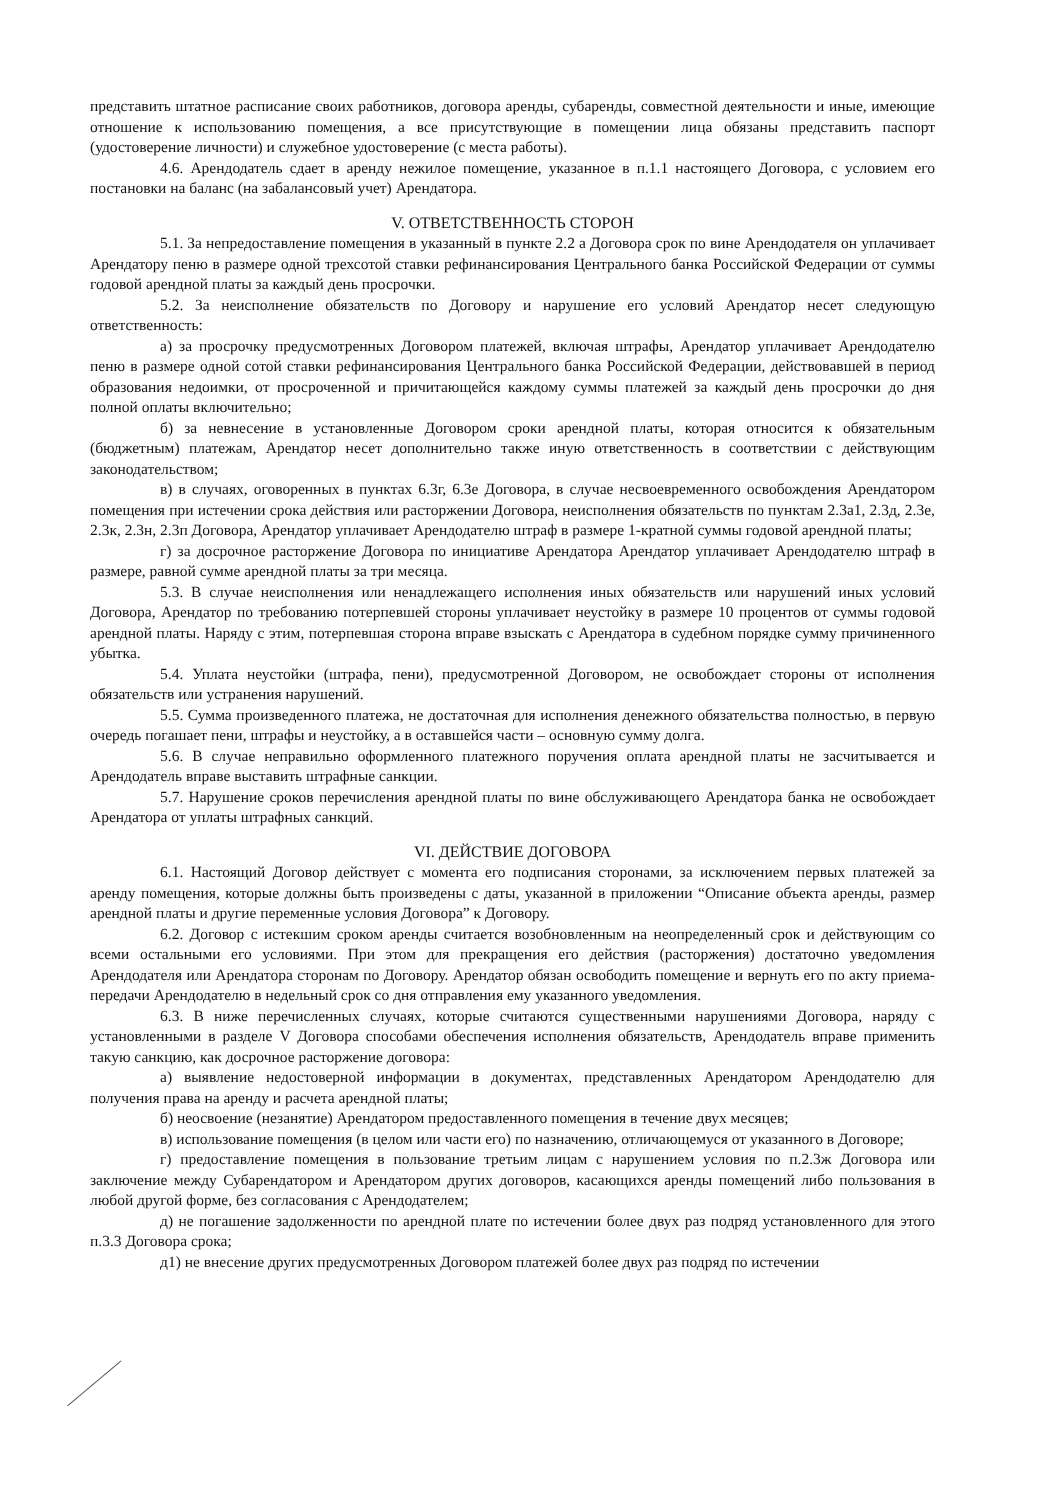представить штатное расписание своих работников, договора аренды, субаренды, совместной деятельности и иные, имеющие отношение к использованию помещения, а все присутствующие в помещении лица обязаны представить паспорт (удостоверение личности) и служебное удостоверение (с места работы).
4.6. Арендодатель сдает в аренду нежилое помещение, указанное в п.1.1 настоящего Договора, с условием его постановки на баланс (на забалансовый учет) Арендатора.
V. ОТВЕТСТВЕННОСТЬ СТОРОН
5.1. За непредоставление помещения в указанный в пункте 2.2 а Договора срок по вине Арендодателя он уплачивает Арендатору пеню в размере одной трехсотой ставки рефинансирования Центрального банка Российской Федерации от суммы годовой арендной платы за каждый день просрочки.
5.2. За неисполнение обязательств по Договору и нарушение его условий Арендатор несет следующую ответственность:
а) за просрочку предусмотренных Договором платежей, включая штрафы, Арендатор уплачивает Арендодателю пеню в размере одной сотой ставки рефинансирования Центрального банка Российской Федерации, действовавшей в период образования недоимки, от просроченной и причитающейся каждому суммы платежей за каждый день просрочки до дня полной оплаты включительно;
б) за невнесение в установленные Договором сроки арендной платы, которая относится к обязательным (бюджетным) платежам, Арендатор несет дополнительно также иную ответственность в соответствии с действующим законодательством;
в) в случаях, оговоренных в пунктах 6.3г, 6.3е Договора, в случае несвоевременного освобождения Арендатором помещения при истечении срока действия или расторжении Договора, неисполнения обязательств по пунктам 2.3а1, 2.3д, 2.3е, 2.3к, 2.3н, 2.3п Договора, Арендатор уплачивает Арендодателю штраф в размере 1-кратной суммы годовой арендной платы;
г) за досрочное расторжение Договора по инициативе Арендатора Арендатор уплачивает Арендодателю штраф в размере, равной сумме арендной платы за три месяца.
5.3. В случае неисполнения или ненадлежащего исполнения иных обязательств или нарушений иных условий Договора, Арендатор по требованию потерпевшей стороны уплачивает неустойку в размере 10 процентов от суммы годовой арендной платы. Наряду с этим, потерпевшая сторона вправе взыскать с Арендатора в судебном порядке сумму причиненного убытка.
5.4. Уплата неустойки (штрафа, пени), предусмотренной Договором, не освобождает стороны от исполнения обязательств или устранения нарушений.
5.5. Сумма произведенного платежа, не достаточная для исполнения денежного обязательства полностью, в первую очередь погашает пени, штрафы и неустойку, а в оставшейся части – основную сумму долга.
5.6. В случае неправильно оформленного платежного поручения оплата арендной платы не засчитывается и Арендодатель вправе выставить штрафные санкции.
5.7. Нарушение сроков перечисления арендной платы по вине обслуживающего Арендатора банка не освобождает Арендатора от уплаты штрафных санкций.
VI. ДЕЙСТВИЕ ДОГОВОРА
6.1. Настоящий Договор действует с момента его подписания сторонами, за исключением первых платежей за аренду помещения, которые должны быть произведены с даты, указанной в приложении “Описание объекта аренды, размер арендной платы и другие переменные условия Договора” к Договору.
6.2. Договор с истекшим сроком аренды считается возобновленным на неопределенный срок и действующим со всеми остальными его условиями. При этом для прекращения его действия (расторжения) достаточно уведомления Арендодателя или Арендатора сторонам по Договору. Арендатор обязан освободить помещение и вернуть его по акту приема-передачи Арендодателю в недельный срок со дня отправления ему указанного уведомления.
6.3. В ниже перечисленных случаях, которые считаются существенными нарушениями Договора, наряду с установленными в разделе V Договора способами обеспечения исполнения обязательств, Арендодатель вправе применить такую санкцию, как досрочное расторжение договора:
а) выявление недостоверной информации в документах, представленных Арендатором Арендодателю для получения права на аренду и расчета арендной платы;
б) неосвоение (незанятие) Арендатором предоставленного помещения в течение двух месяцев;
в) использование помещения (в целом или части его) по назначению, отличающемуся от указанного в Договоре;
г) предоставление помещения в пользование третьим лицам с нарушением условия по п.2.3ж Договора или заключение между Субарендатором и Арендатором других договоров, касающихся аренды помещений либо пользования в любой другой форме, без согласования с Арендодателем;
д) не погашение задолженности по арендной плате по истечении более двух раз подряд установленного для этого п.3.3 Договора срока;
д1) не внесение других предусмотренных Договором платежей более двух раз подряд по истечении